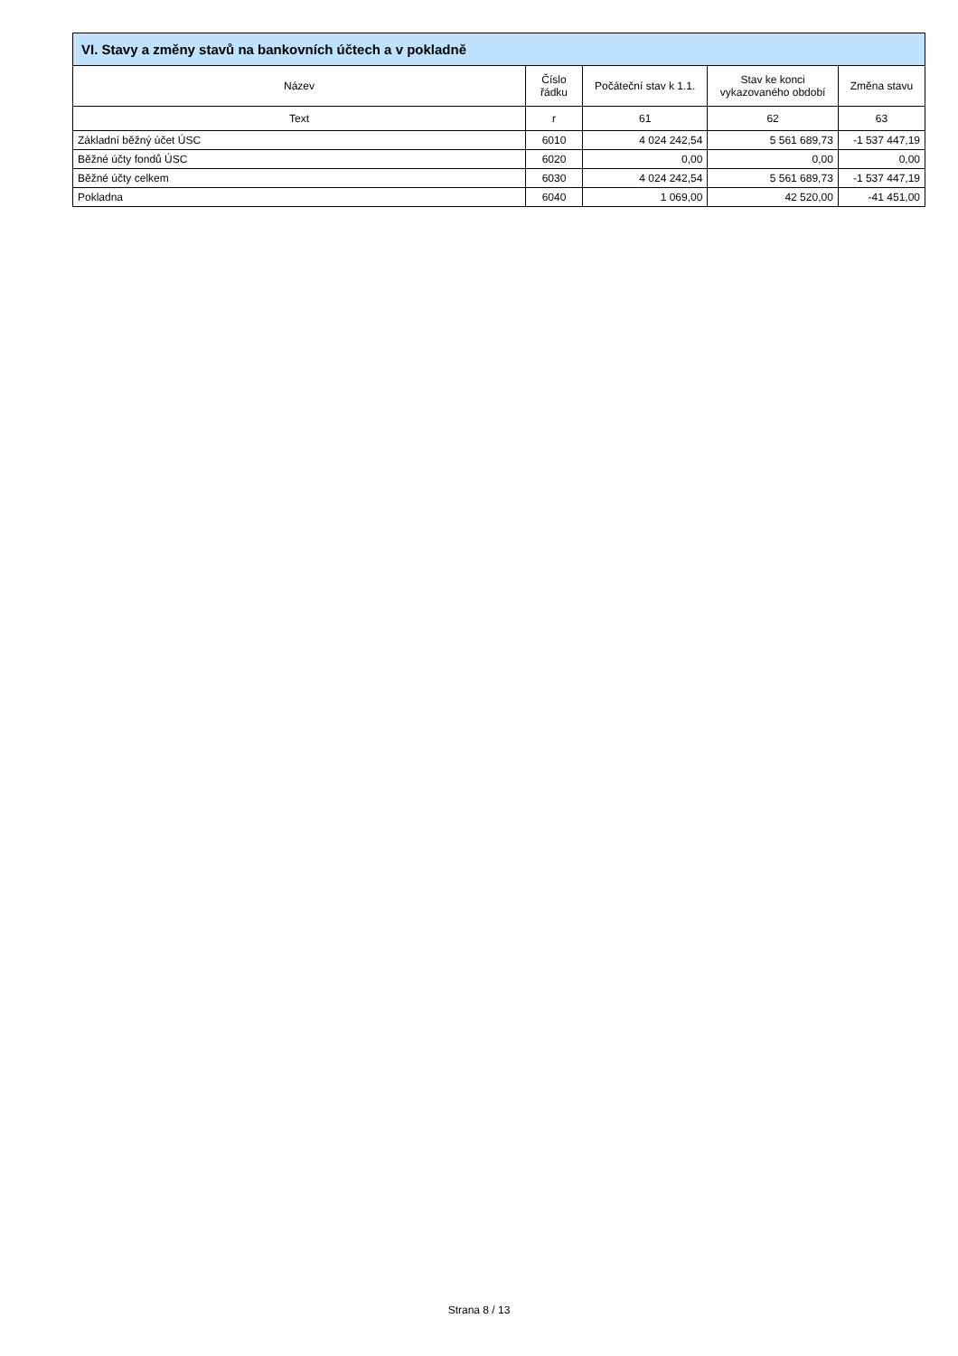VI. Stavy a změny stavů na bankovních účtech a v pokladně
| Název | Číslo řádku | Počáteční stav k 1.1. | Stav ke konci vykazovaného období | Změna stavu |
| --- | --- | --- | --- | --- |
| Text | r | 61 | 62 | 63 |
| Základní běžný účet ÚSC | 6010 | 4 024 242,54 | 5 561 689,73 | -1 537 447,19 |
| Běžné účty fondů ÚSC | 6020 | 0,00 | 0,00 | 0,00 |
| Běžné účty celkem | 6030 | 4 024 242,54 | 5 561 689,73 | -1 537 447,19 |
| Pokladna | 6040 | 1 069,00 | 42 520,00 | -41 451,00 |
Strana 8 / 13